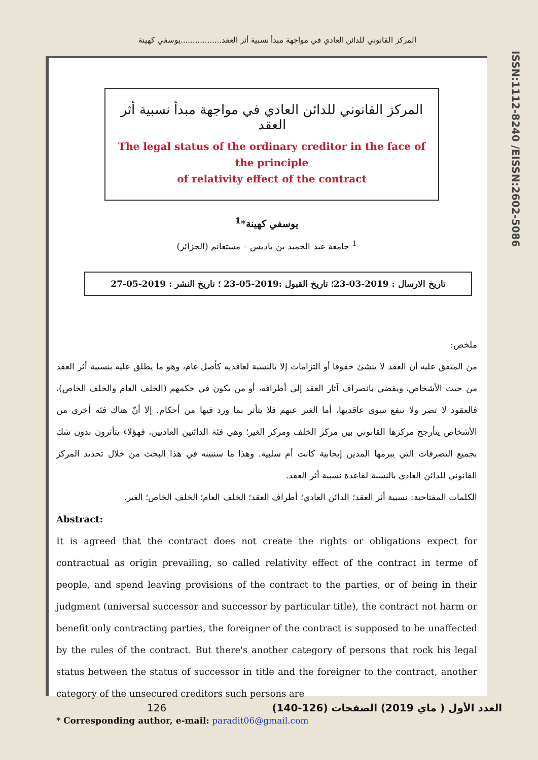المركز القانوني للدائن العادي في مواجهة مبدأ نسبية أثر العقد.................يوسفي كهينة
المركز القانوني للدائن العادي في مواجهة مبدأ نسبية أثر العقد
The legal status of the ordinary creditor in the face of the principle
of relativity effect of the contract
يوسفي كهينة*<sup>1</sup>
<sup>1</sup> جامعة عبد الحميد بن باديس – مستغانم (الجزائر)
تاريخ الارسال : 2019-03-23؛ تاريخ القبول :2019-05-23 ؛ تاريخ النشر : 2019-05-27
ملخص:
من المتفق عليه أن العقد لا ينشئ حقوقا أو التزامات إلا بالنسبة لعاقديه كأصل عام، وهو ما يطلق عليه بنسبية أثر العقد من حيث الأشخاص، ويقضي بانصراف آثار العقد إلى أطرافه، أو من يكون في حكمهم (الخلف العام والخلف الخاص)، فالعقود لا تضر ولا تنفع سوى عاقديها، أما الغير عنهم فلا يتأثر بما ورد فيها من أحكام. إلا أنّ هناك فئة أخرى من الأشخاص يتأرجح مركزها القانوني بين مركز الخلف ومركز الغير؛ وهي فئة الدائنين العاديين، فهؤلاء يتأثرون بدون شك بجميع التصرفات التي يبرمها المدين إيجابية كانت أم سلبية. وهذا ما سنبينه في هذا البحث من خلال تحديد المركز القانوني للدائن العادي بالنسبة لقاعدة نسبية أثر العقد.
الكلمات المفتاحية: نسبية أثر العقد؛ الدائن العادي؛ أطراف العقد؛ الخلف العام؛ الخلف الخاص؛ الغير.
Abstract:
It is agreed that the contract does not create the rights or obligations expect for contractual as origin prevailing, so called relativity effect of the contract in terme of people, and spend leaving provisions of the contract to the parties, or of being in their judgment (universal successor and successor by particular title), the contract not harm or benefit only contracting parties, the foreigner of the contract is supposed to be unaffected by the rules of the contract. But there's another category of persons that rock his legal status between the status of successor in title and the foreigner to the contract, another category of the unsecured creditors such persons are
* Corresponding author, e-mail: paradit06@gmail.com
ISSN:1112-8240 /EISSN:2602-5086
126 العدد الأول ( ماي 2019) الصفحات (126-140)